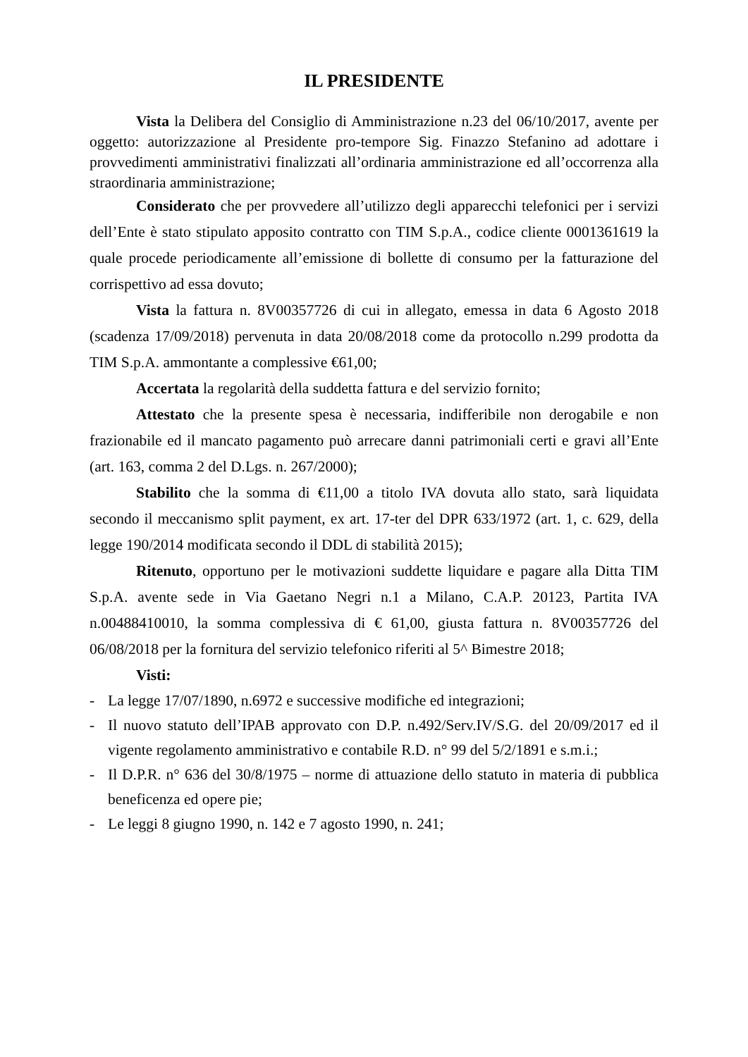IL PRESIDENTE
Vista la Delibera del Consiglio di Amministrazione n.23 del 06/10/2017, avente per oggetto: autorizzazione al Presidente pro-tempore Sig. Finazzo Stefanino ad adottare i provvedimenti amministrativi finalizzati all’ordinaria amministrazione ed all’occorrenza alla straordinaria amministrazione;
Considerato che per provvedere all’utilizzo degli apparecchi telefonici per i servizi dell’Ente è stato stipulato apposito contratto con TIM S.p.A., codice cliente 0001361619 la quale procede periodicamente all’emissione di bollette di consumo per la fatturazione del corrispettivo ad essa dovuto;
Vista la fattura n. 8V00357726 di cui in allegato, emessa in data 6 Agosto 2018 (scadenza 17/09/2018) pervenuta in data 20/08/2018 come da protocollo n.299 prodotta da TIM S.p.A. ammontante a complessive €61,00;
Accertata la regolarità della suddetta fattura e del servizio fornito;
Attestato che la presente spesa è necessaria, indifferibile non derogabile e non frazionabile ed il mancato pagamento può arrecare danni patrimoniali certi e gravi all’Ente (art. 163, comma 2 del D.Lgs. n. 267/2000);
Stabilito che la somma di €11,00 a titolo IVA dovuta allo stato, sarà liquidata secondo il meccanismo split payment, ex art. 17-ter del DPR 633/1972 (art. 1, c. 629, della legge 190/2014 modificata secondo il DDL di stabilità 2015);
Ritenuto, opportuno per le motivazioni suddette liquidare e pagare alla Ditta TIM S.p.A. avente sede in Via Gaetano Negri n.1 a Milano, C.A.P. 20123, Partita IVA n.00488410010, la somma complessiva di € 61,00, giusta fattura n. 8V00357726 del 06/08/2018 per la fornitura del servizio telefonico riferiti al 5^ Bimestre 2018;
Visti:
- La legge 17/07/1890, n.6972 e successive modifiche ed integrazioni;
- Il nuovo statuto dell’IPAB approvato con D.P. n.492/Serv.IV/S.G. del 20/09/2017 ed il vigente regolamento amministrativo e contabile R.D. n° 99 del 5/2/1891 e s.m.i.;
- Il D.P.R. n° 636 del 30/8/1975 – norme di attuazione dello statuto in materia di pubblica beneficenza ed opere pie;
- Le leggi 8 giugno 1990, n. 142 e 7 agosto 1990, n. 241;